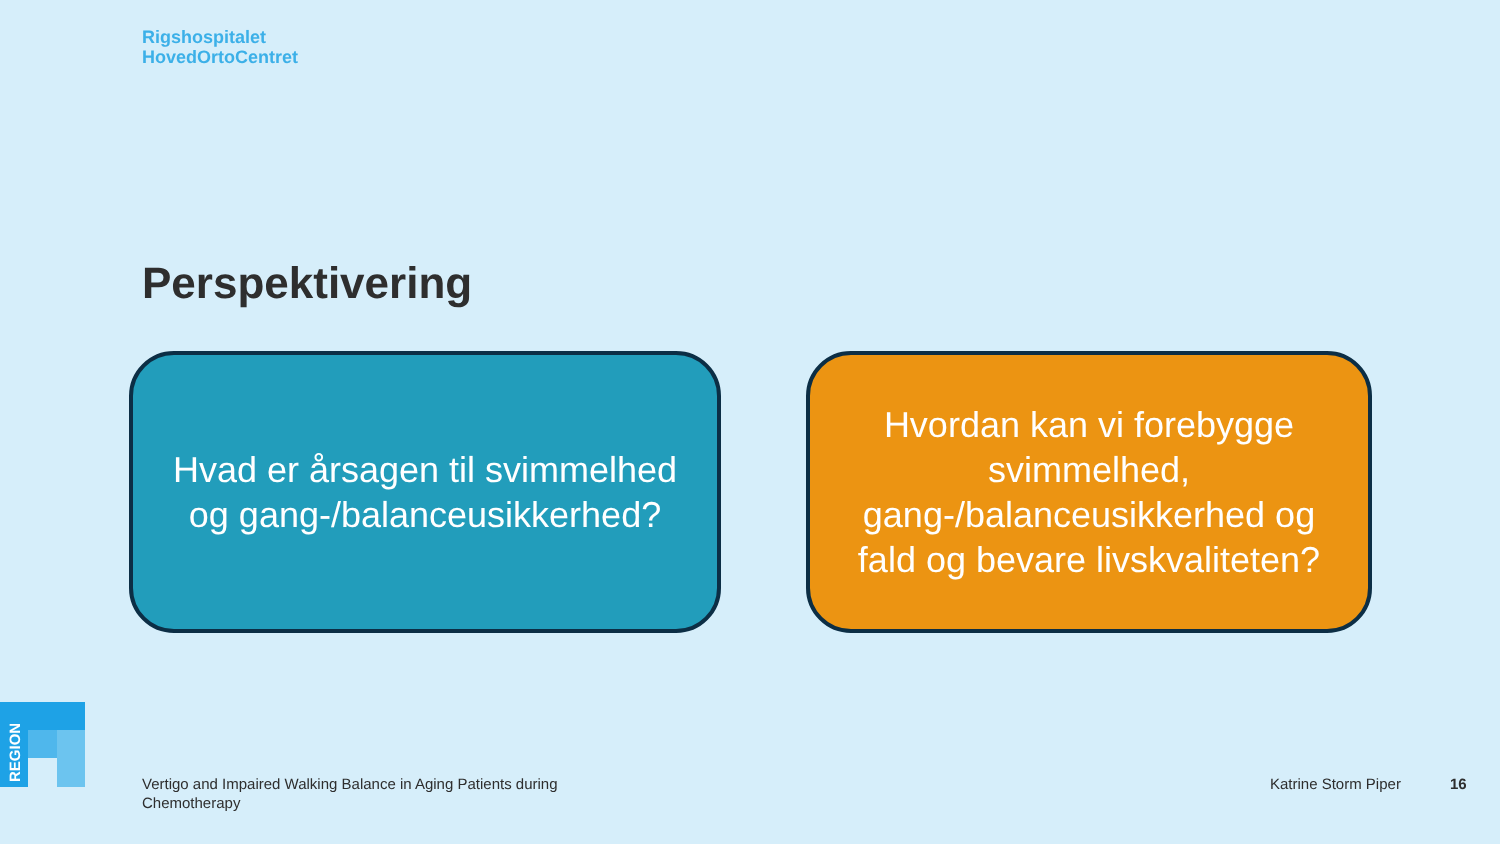Rigshospitalet
HovedOrtoCentret
Perspektivering
Hvad er årsagen til svimmelhed og gang-/balanceusikkerhed?
Hvordan kan vi forebygge svimmelhed, gang-/balanceusikkerhed og fald og bevare livskvaliteten?
REGION
Vertigo and Impaired Walking Balance in Aging Patients during Chemotherapy
Katrine Storm Piper 16